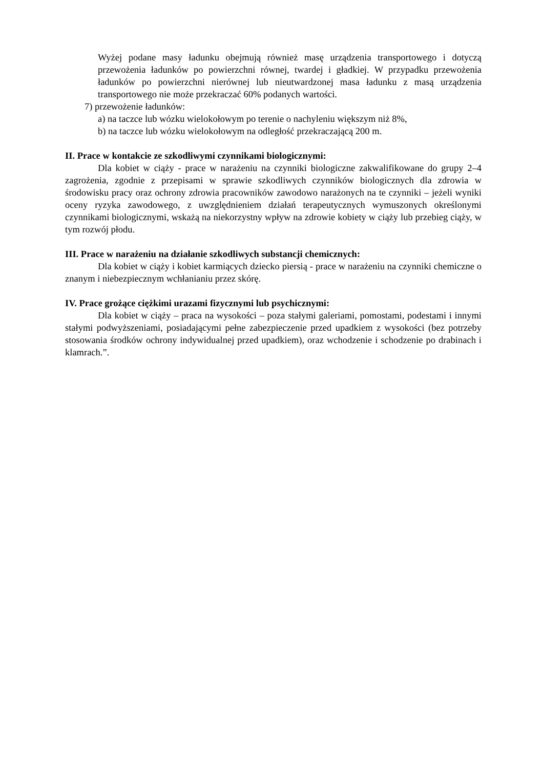Wyżej podane masy ładunku obejmują również masę urządzenia transportowego i dotyczą przewożenia ładunków po powierzchni równej, twardej i gładkiej. W przypadku przewożenia ładunków po powierzchni nierównej lub nieutwardzonej masa ładunku z masą urządzenia transportowego nie może przekraczać 60% podanych wartości.
7) przewożenie ładunków:
a) na taczce lub wózku wielokołowym po terenie o nachyleniu większym niż 8%,
b) na taczce lub wózku wielokołowym na odległość przekraczającą 200 m.
II. Prace w kontakcie ze szkodliwymi czynnikami biologicznymi:
Dla kobiet w ciąży - prace w narażeniu na czynniki biologiczne zakwalifikowane do grupy 2–4 zagrożenia, zgodnie z przepisami w sprawie szkodliwych czynników biologicznych dla zdrowia w środowisku pracy oraz ochrony zdrowia pracowników zawodowo narażonych na te czynniki – jeżeli wyniki oceny ryzyka zawodowego, z uwzględnieniem działań terapeutycznych wymuszonych określonymi czynnikami biologicznymi, wskażą na niekorzystny wpływ na zdrowie kobiety w ciąży lub przebieg ciąży, w tym rozwój płodu.
III. Prace w narażeniu na działanie szkodliwych substancji chemicznych:
Dla kobiet w ciąży i kobiet karmiących dziecko piersią - prace w narażeniu na czynniki chemiczne o znanym i niebezpiecznym wchłanianiu przez skórę.
IV. Prace grożące ciężkimi urazami fizycznymi lub psychicznymi:
Dla kobiet w ciąży – praca na wysokości – poza stałymi galeriami, pomostami, podestami i innymi stałymi podwyższeniami, posiadającymi pełne zabezpieczenie przed upadkiem z wysokości (bez potrzeby stosowania środków ochrony indywidualnej przed upadkiem), oraz wchodzenie i schodzenie po drabinach i klamrach.”.